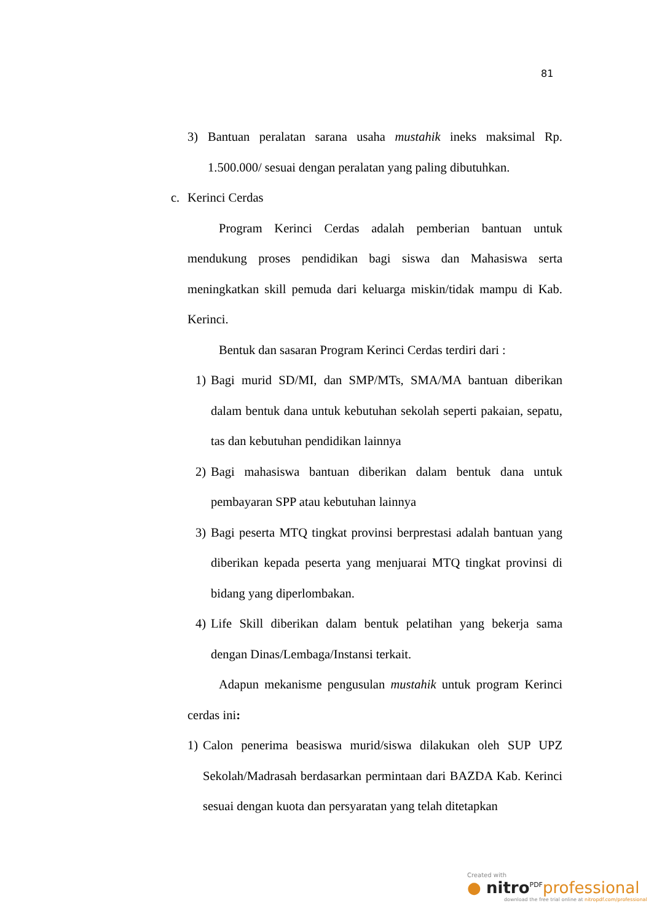81
3) Bantuan peralatan sarana usaha mustahik ineks maksimal Rp. 1.500.000/ sesuai dengan peralatan yang paling dibutuhkan.
c. Kerinci Cerdas
Program Kerinci Cerdas adalah pemberian bantuan untuk mendukung proses pendidikan bagi siswa dan Mahasiswa serta meningkatkan skill pemuda dari keluarga miskin/tidak mampu di Kab. Kerinci.
Bentuk dan sasaran Program Kerinci Cerdas terdiri dari :
1) Bagi murid SD/MI, dan SMP/MTs, SMA/MA bantuan diberikan dalam bentuk dana untuk kebutuhan sekolah seperti pakaian, sepatu, tas dan kebutuhan pendidikan lainnya
2) Bagi mahasiswa bantuan diberikan dalam bentuk dana untuk pembayaran SPP atau kebutuhan lainnya
3) Bagi peserta MTQ tingkat provinsi berprestasi adalah bantuan yang diberikan kepada peserta yang menjuarai MTQ tingkat provinsi di bidang yang diperlombakan.
4) Life Skill diberikan dalam bentuk pelatihan yang bekerja sama dengan Dinas/Lembaga/Instansi terkait.
Adapun mekanisme pengusulan mustahik untuk program Kerinci cerdas ini:
1) Calon penerima beasiswa murid/siswa dilakukan oleh SUP UPZ Sekolah/Madrasah berdasarkan permintaan dari BAZDA Kab. Kerinci sesuai dengan kuota dan persyaratan yang telah ditetapkan
Created with
● nitro<sup>PDF</sup>professional
download the free trial online at nitropdf.com/professional